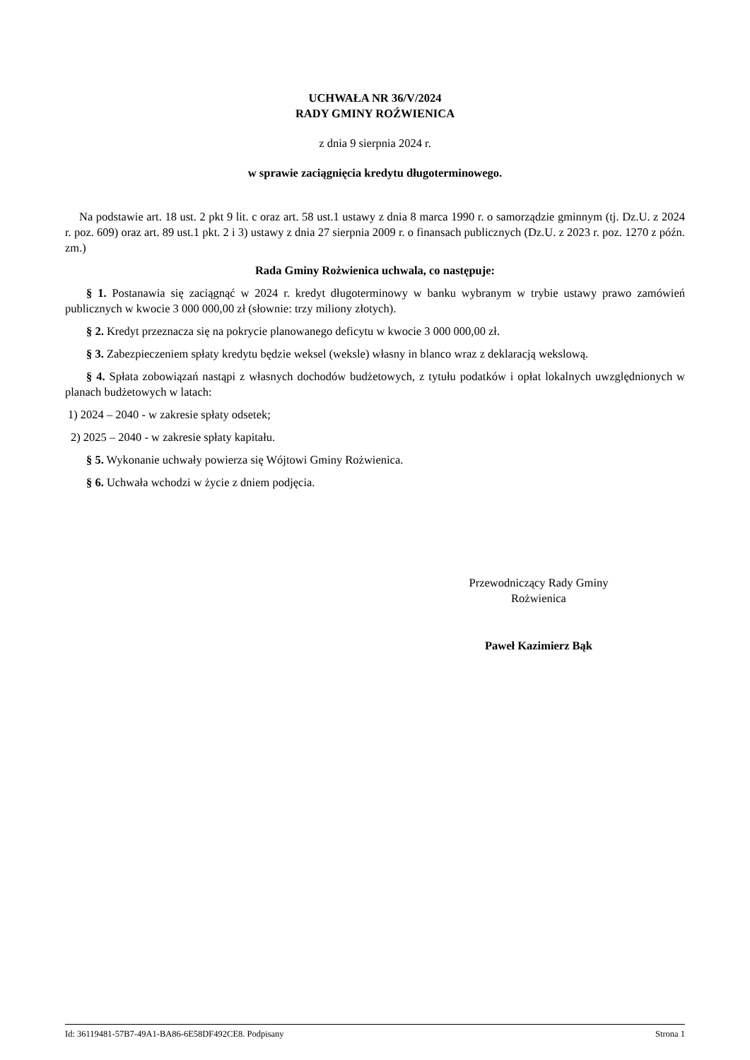UCHWAŁA NR 36/V/2024
RADY GMINY ROŹWIENICA
z dnia 9 sierpnia 2024 r.
w sprawie zaciągnięcia kredytu długoterminowego.
Na podstawie art. 18 ust. 2 pkt 9 lit. c oraz art. 58 ust.1 ustawy z dnia 8 marca 1990 r. o samorządzie gminnym (tj. Dz.U. z 2024 r. poz. 609) oraz art. 89 ust.1 pkt. 2 i 3) ustawy z dnia 27 sierpnia 2009 r. o finansach publicznych (Dz.U. z 2023 r. poz. 1270 z późn. zm.)
Rada Gminy Rożwienica uchwala, co następuje:
§ 1. Postanawia się zaciągnąć w 2024 r. kredyt długoterminowy w banku wybranym w trybie ustawy prawo zamówień publicznych w kwocie 3 000 000,00 zł (słownie: trzy miliony złotych).
§ 2. Kredyt przeznacza się na pokrycie planowanego deficytu w kwocie 3 000 000,00 zł.
§ 3. Zabezpieczeniem spłaty kredytu będzie weksel (weksle) własny in blanco wraz z deklaracją wekslową.
§ 4. Spłata zobowiązań nastąpi z własnych dochodów budżetowych, z tytułu podatków i opłat lokalnych uwzględnionych w planach budżetowych w latach:
1) 2024 – 2040 - w zakresie spłaty odsetek;
2) 2025 – 2040 - w zakresie spłaty kapitału.
§ 5. Wykonanie uchwały powierza się Wójtowi Gminy Rożwienica.
§ 6. Uchwała wchodzi w życie z dniem podjęcia.
Przewodniczący Rady Gminy
Rożwienica
Paweł Kazimierz Bąk
Id: 36119481-57B7-49A1-BA86-6E58DF492CE8. Podpisany Strona 1